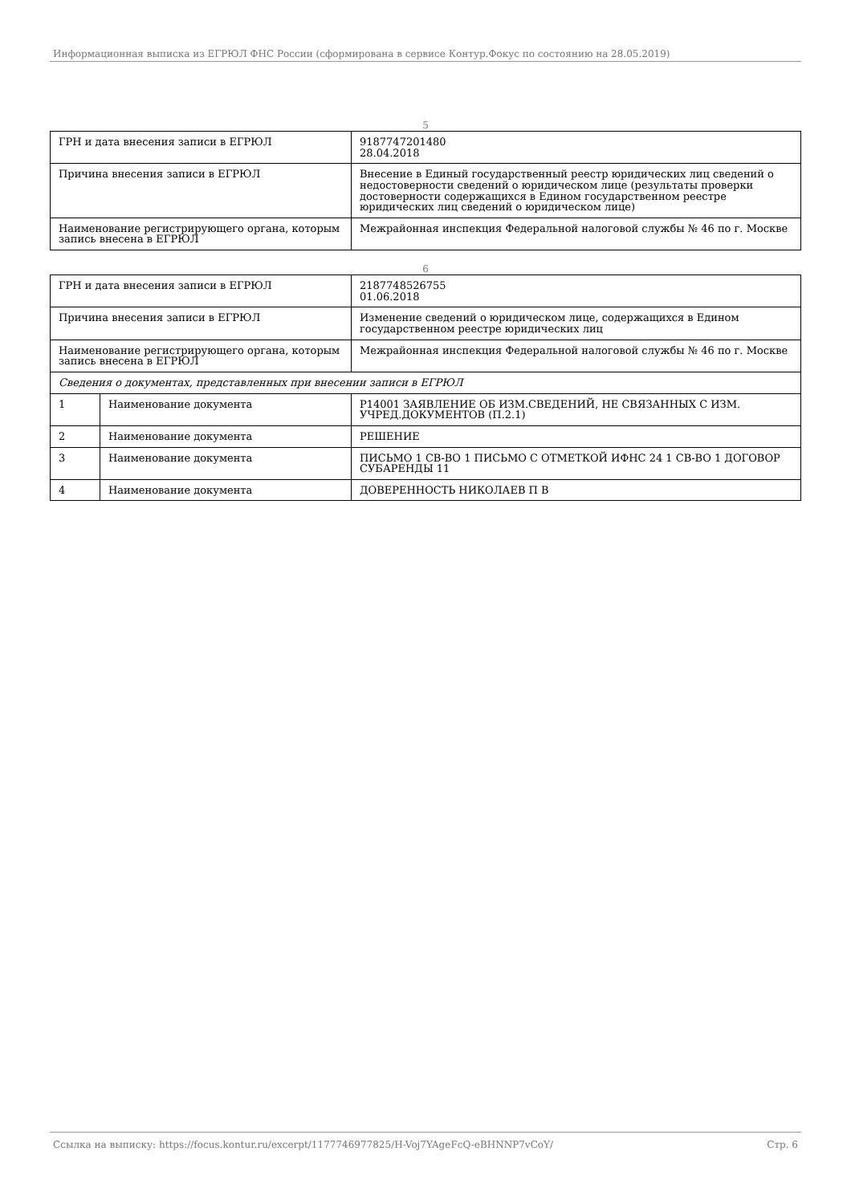Информационная выписка из ЕГРЮЛ ФНС России (сформирована в сервисе Контур.Фокус по состоянию на 28.05.2019)
5
| ГРН и дата внесения записи в ЕГРЮЛ | 9187747201480 28.04.2018 |
| Причина внесения записи в ЕГРЮЛ | Внесение в Единый государственный реестр юридических лиц сведений о недостоверности сведений о юридическом лице (результаты проверки достоверности содержащихся в Едином государственном реестре юридических лиц сведений о юридическом лице) |
| Наименование регистрирующего органа, которым запись внесена в ЕГРЮЛ | Межрайонная инспекция Федеральной налоговой службы № 46 по г. Москве |
6
| ГРН и дата внесения записи в ЕГРЮЛ | | 2187748526755 01.06.2018 |
| Причина внесения записи в ЕГРЮЛ | | Изменение сведений о юридическом лице, содержащихся в Едином государственном реестре юридических лиц |
| Наименование регистрирующего органа, которым запись внесена в ЕГРЮЛ | | Межрайонная инспекция Федеральной налоговой службы № 46 по г. Москве |
| Сведения о документах, представленных при внесении записи в ЕГРЮЛ | | |
| 1 | Наименование документа | Р14001 ЗАЯВЛЕНИЕ ОБ ИЗМ.СВЕДЕНИЙ, НЕ СВЯЗАННЫХ С ИЗМ. УЧРЕД.ДОКУМЕНТОВ (П.2.1) |
| 2 | Наименование документа | РЕШЕНИЕ |
| 3 | Наименование документа | ПИСЬМО 1 СВ-ВО 1 ПИСЬМО С ОТМЕТКОЙ ИФНС 24 1 СВ-ВО 1 ДОГОВОР СУБАРЕНДЫ 11 |
| 4 | Наименование документа | ДОВЕРЕННОСТЬ НИКОЛАЕВ П В |
Ссылка на выписку: https://focus.kontur.ru/excerpt/1177746977825/H-Voj7YAgeFcQ-eBHNNP7vCoY/ Стр. 6